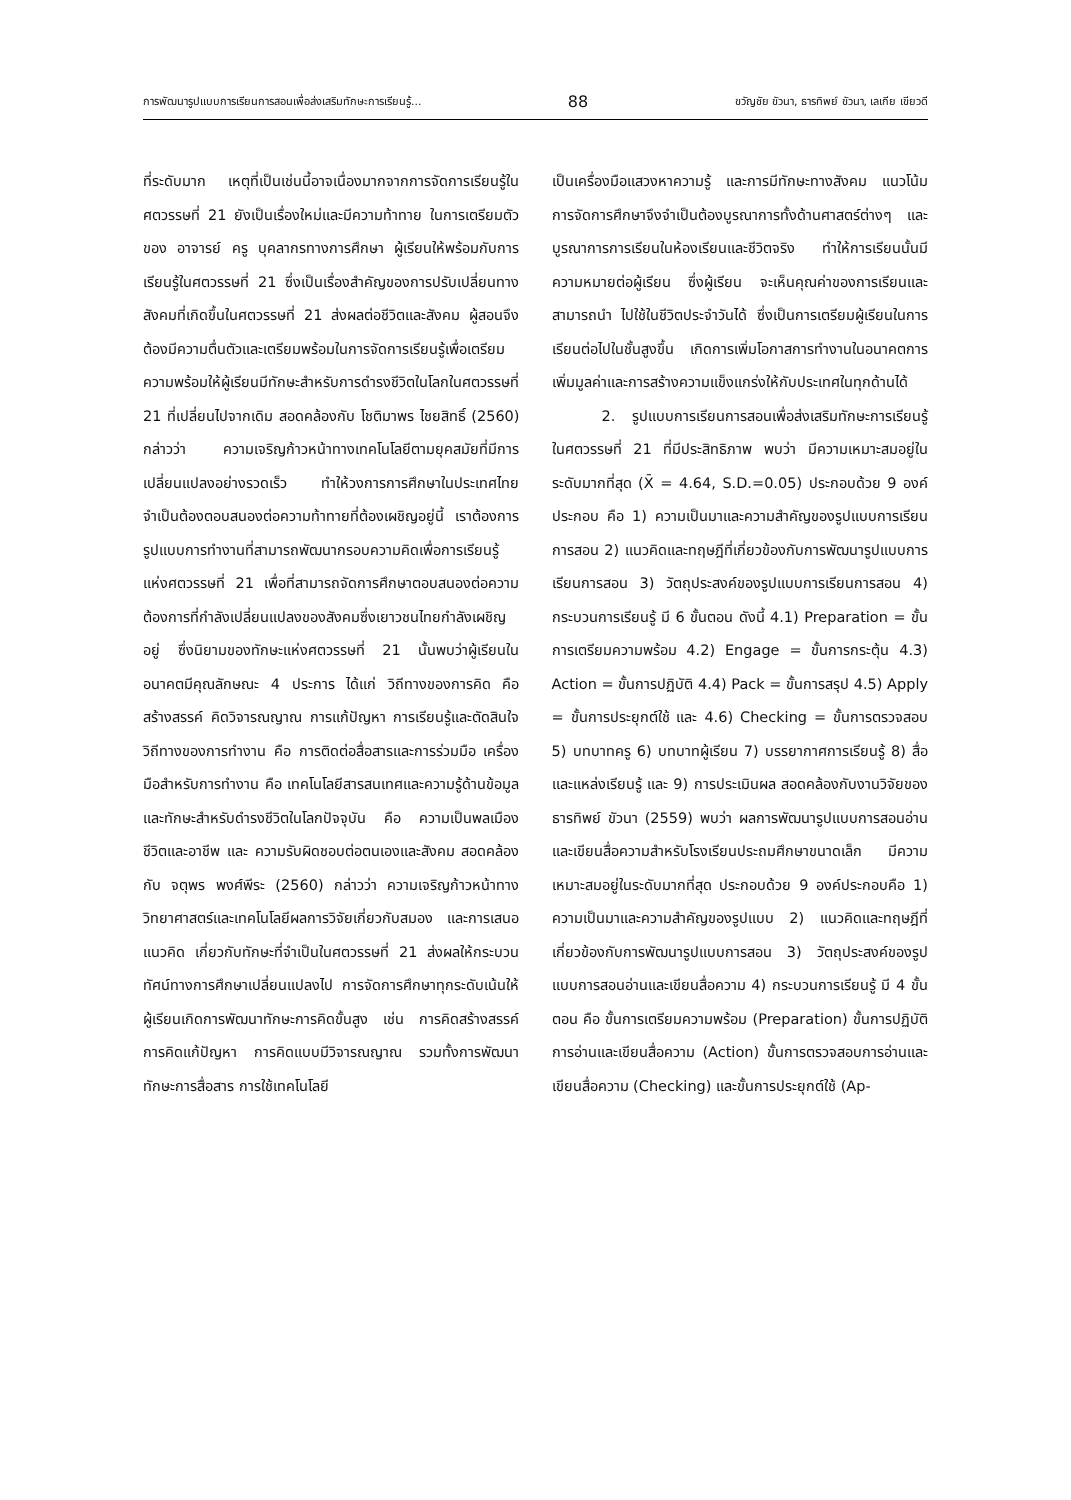การพัฒนารูปแบบการเรียนการสอนเพื่อส่งเสริมทักษะการเรียนรู้... 88 ขวัญชัย ขัวนา, ธารทิพย์ ขัวนา, เลเกีย เขียวดี
ที่ระดับมาก เหตุที่เป็นเช่นนี้อาจเนื่องมากจากการจัดการเรียนรู้ในศตวรรษที่ 21 ยังเป็นเรื่องใหม่และมีความท้าทาย ในการเตรียมตัวของ อาจารย์ ครู บุคลากรทางการศึกษา ผู้เรียนให้พร้อมกับการเรียนรู้ในศตวรรษที่ 21 ซึ่งเป็นเรื่องสำคัญของการปรับเปลี่ยนทางสังคมที่เกิดขึ้นในศตวรรษที่ 21 ส่งผลต่อชีวิตและสังคม ผู้สอนจึงต้องมีความตื่นตัวและเตรียมพร้อมในการจัดการเรียนรู้เพื่อเตรียมความพร้อมให้ผู้เรียนมีทักษะสำหรับการดำรงชีวิตในโลกในศตวรรษที่ 21 ที่เปลี่ยนไปจากเดิม สอดคล้องกับ โชติมาพร ไชยสิทธิ์ (2560) กล่าวว่า ความเจริญก้าวหน้าทางเทคโนโลยีตามยุคสมัยที่มีการเปลี่ยนแปลงอย่างรวดเร็ว ทำให้วงการการศึกษาในประเทศไทยจำเป็นต้องตอบสนองต่อความท้าทายที่ต้องเผชิญอยู่นี้ เราต้องการรูปแบบการทำงานที่สามารถพัฒนากรอบความคิดเพื่อการเรียนรู้แห่งศตวรรษที่ 21 เพื่อที่สามารถจัดการศึกษาตอบสนองต่อความต้องการที่กำลังเปลี่ยนแปลงของสังคมซึ่งเยาวชนไทยกำลังเผชิญอยู่ ซึ่งนิยามของทักษะแห่งศตวรรษที่ 21 นั้นพบว่าผู้เรียนในอนาคตมีคุณลักษณะ 4 ประการ ได้แก่ วิถีทางของการคิด คือ สร้างสรรค์ คิดวิจารณญาณ การแก้ปัญหา การเรียนรู้และตัดสินใจ วิถีทางของการทำงาน คือ การติดต่อสื่อสารและการร่วมมือ เครื่องมือสำหรับการทำงาน คือ เทคโนโลยีสารสนเทศและความรู้ด้านข้อมูล และทักษะสำหรับดำรงชีวิตในโลกปัจจุบัน คือ ความเป็นพลเมือง ชีวิตและอาชีพ และ ความรับผิดชอบต่อตนเองและสังคม สอดคล้องกับ จตุพร พงศ์พีระ (2560) กล่าวว่า ความเจริญก้าวหน้าทางวิทยาศาสตร์และเทคโนโลยีผลการวิจัยเกี่ยวกับสมอง และการเสนอแนวคิด เกี่ยวกับทักษะที่จำเป็นในศตวรรษที่ 21 ส่งผลให้กระบวนทัศน์ทางการศึกษาเปลี่ยนแปลงไป การจัดการศึกษาทุกระดับเน้นให้ผู้เรียนเกิดการพัฒนาทักษะการคิดขั้นสูง เช่น การคิดสร้างสรรค์ การคิดแก้ปัญหา การคิดแบบมีวิจารณญาณ รวมทั้งการพัฒนาทักษะการสื่อสาร การใช้เทคโนโลยี
เป็นเครื่องมือแสวงหาความรู้ และการมีทักษะทางสังคม แนวโน้มการจัดการศึกษาจึงจำเป็นต้องบูรณาการทั้งด้านศาสตร์ต่างๆ และบูรณาการการเรียนในห้องเรียนและชีวิตจริง ทำให้การเรียนนั้นมีความหมายต่อผู้เรียน ซึ่งผู้เรียน จะเห็นคุณค่าของการเรียนและสามารถนำ ไปใช้ในชีวิตประจำวันได้ ซึ่งเป็นการเตรียมผู้เรียนในการเรียนต่อไปในชั้นสูงขึ้น เกิดการเพิ่มโอกาสการทำงานในอนาคตการเพิ่มมูลค่าและการสร้างความแข็งแกร่งให้กับประเทศในทุกด้านได้
2. รูปแบบการเรียนการสอนเพื่อส่งเสริมทักษะการเรียนรู้ในศตวรรษที่ 21 ที่มีประสิทธิภาพ พบว่า มีความเหมาะสมอยู่ในระดับมากที่สุด (X̄ = 4.64, S.D.=0.05) ประกอบด้วย 9 องค์ประกอบ คือ 1) ความเป็นมาและความสำคัญของรูปแบบการเรียนการสอน 2) แนวคิดและทฤษฎีที่เกี่ยวข้องกับการพัฒนารูปแบบการเรียนการสอน 3) วัตถุประสงค์ของรูปแบบการเรียนการสอน 4) กระบวนการเรียนรู้ มี 6 ขั้นตอน ดังนี้ 4.1) Preparation = ขั้นการเตรียมความพร้อม 4.2) Engage = ขั้นการกระตุ้น 4.3) Action = ขั้นการปฏิบัติ 4.4) Pack = ขั้นการสรุป 4.5) Apply = ขั้นการประยุกต์ใช้ และ 4.6) Checking = ขั้นการตรวจสอบ 5) บทบาทครู 6) บทบาทผู้เรียน 7) บรรยากาศการเรียนรู้ 8) สื่อและแหล่งเรียนรู้ และ 9) การประเมินผล สอดคล้องกับงานวิจัยของ ธารทิพย์ ขัวนา (2559) พบว่า ผลการพัฒนารูปแบบการสอนอ่านและเขียนสื่อความสำหรับโรงเรียนประถมศึกษาขนาดเล็ก มีความเหมาะสมอยู่ในระดับมากที่สุด ประกอบด้วย 9 องค์ประกอบคือ 1) ความเป็นมาและความสำคัญของรูปแบบ 2) แนวคิดและทฤษฎีที่เกี่ยวข้องกับการพัฒนารูปแบบการสอน 3) วัตถุประสงค์ของรูปแบบการสอนอ่านและเขียนสื่อความ 4) กระบวนการเรียนรู้ มี 4 ขั้นตอน คือ ขั้นการเตรียมความพร้อม (Preparation) ขั้นการปฏิบัติการอ่านและเขียนสื่อความ (Action) ขั้นการตรวจสอบการอ่านและเขียนสื่อความ (Checking) และขั้นการประยุกต์ใช้ (Ap-